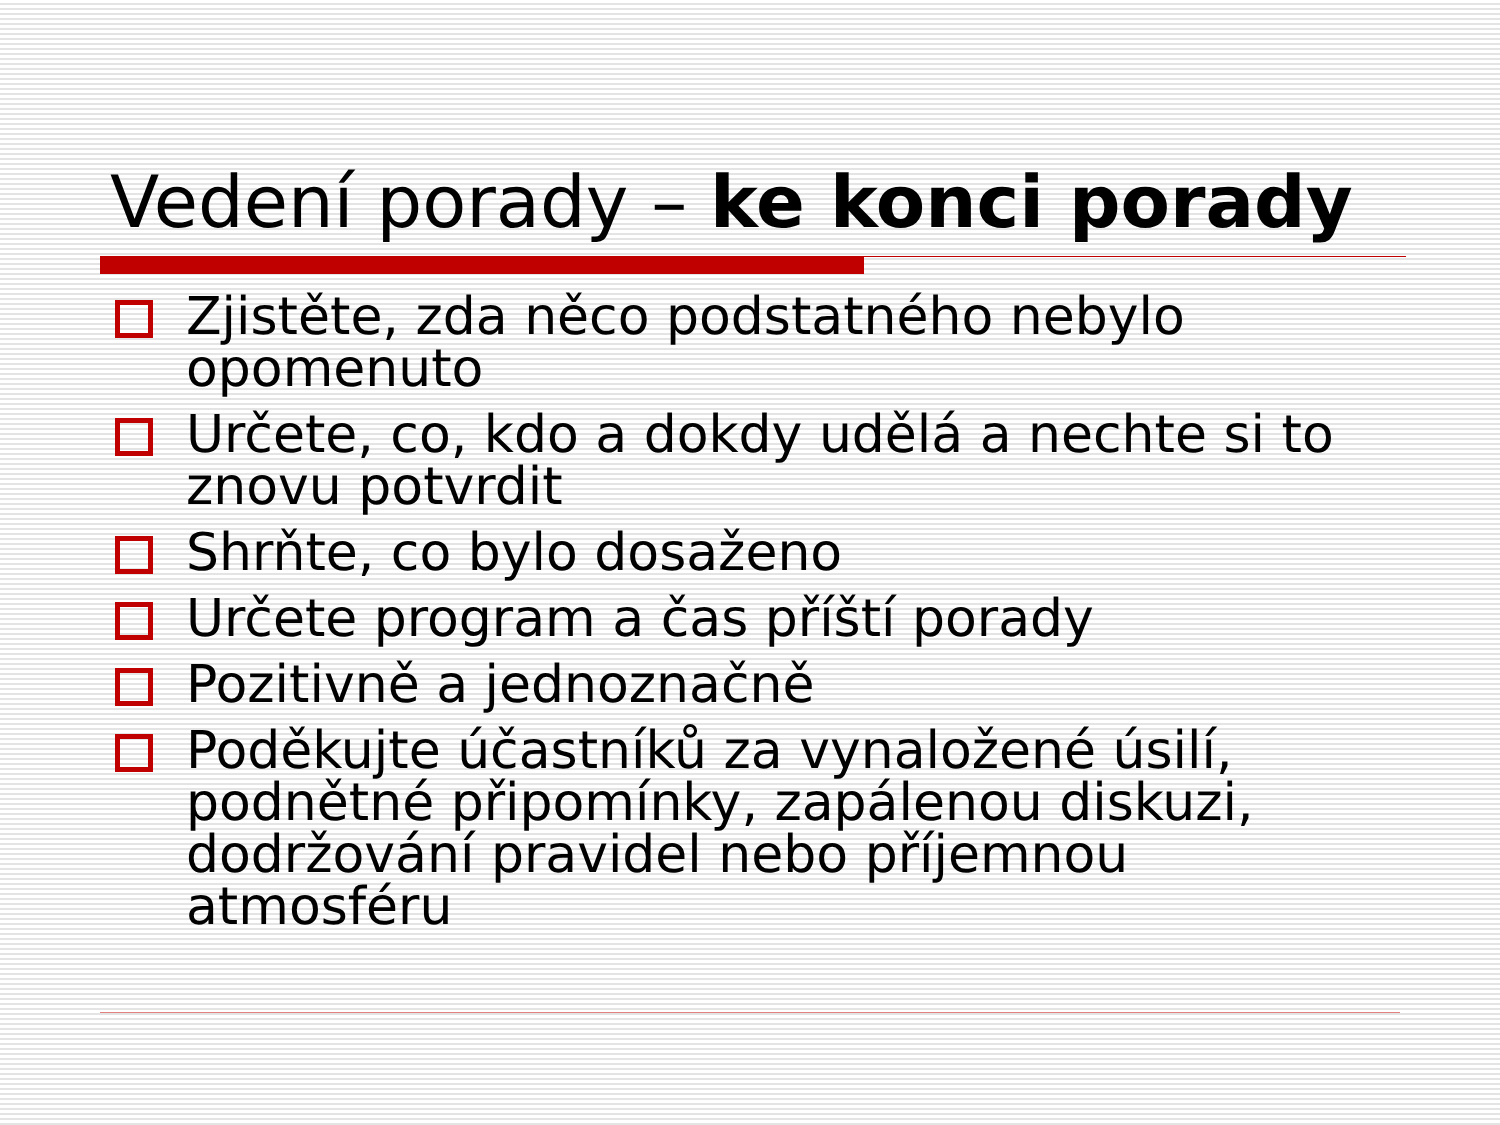Vedení porady – ke konci porady
Zjistěte, zda něco podstatného nebylo opomenuto
Určete, co, kdo a dokdy udělá a nechte si to znovu potvrdit
Shrňte, co bylo dosaženo
Určete program a čas příští porady
Pozitivně a jednoznačně
Poděkujte účastníků za vynaložené úsilí, podnětné připomínky, zapálenou diskuzi, dodržování pravidel nebo příjemnou atmosféru